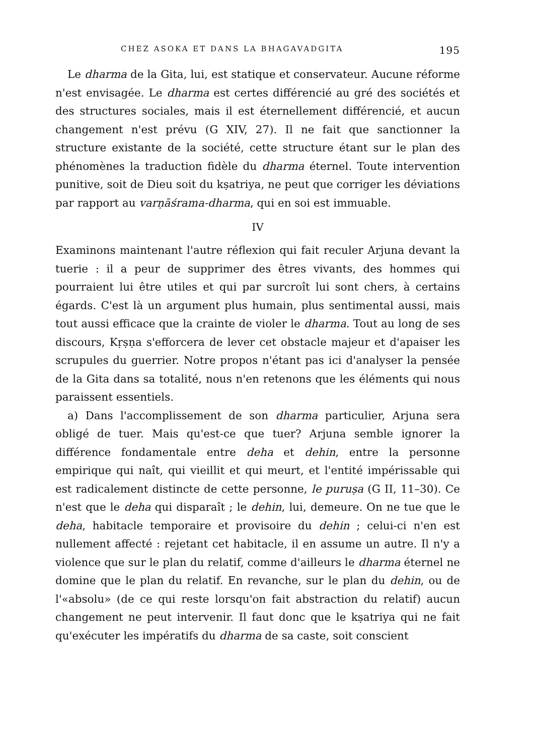CHEZ ASOKA ET DANS LA BHAGAVADGITA 195
Le dharma de la Gita, lui, est statique et conservateur. Aucune réforme n'est envisagée. Le dharma est certes différencié au gré des sociétés et des structures sociales, mais il est éternellement différencié, et aucun changement n'est prévu (G XIV, 27). Il ne fait que sanctionner la structure existante de la société, cette structure étant sur le plan des phénomènes la traduction fidèle du dharma éternel. Toute intervention punitive, soit de Dieu soit du kṣatriya, ne peut que corriger les déviations par rapport au varṇāśrama-dharma, qui en soi est immuable.
IV
Examinons maintenant l'autre réflexion qui fait reculer Arjuna devant la tuerie : il a peur de supprimer des êtres vivants, des hommes qui pourraient lui être utiles et qui par surcroît lui sont chers, à certains égards. C'est là un argument plus humain, plus sentimental aussi, mais tout aussi efficace que la crainte de violer le dharma. Tout au long de ses discours, Kṛṣṇa s'efforcera de lever cet obstacle majeur et d'apaiser les scrupules du guerrier. Notre propos n'étant pas ici d'analyser la pensée de la Gita dans sa totalité, nous n'en retenons que les éléments qui nous paraissent essentiels.
a) Dans l'accomplissement de son dharma particulier, Arjuna sera obligé de tuer. Mais qu'est-ce que tuer? Arjuna semble ignorer la différence fondamentale entre deha et dehin, entre la personne empirique qui naît, qui vieillit et qui meurt, et l'entité impérissable qui est radicalement distincte de cette personne, le puruṣa (G II, 11–30). Ce n'est que le deha qui disparaît ; le dehin, lui, demeure. On ne tue que le deha, habitacle temporaire et provisoire du dehin ; celui-ci n'en est nullement affecté : rejetant cet habitacle, il en assume un autre. Il n'y a violence que sur le plan du relatif, comme d'ailleurs le dharma éternel ne domine que le plan du relatif. En revanche, sur le plan du dehin, ou de l'«absolu» (de ce qui reste lorsqu'on fait abstraction du relatif) aucun changement ne peut intervenir. Il faut donc que le kṣatriya qui ne fait qu'exécuter les impératifs du dharma de sa caste, soit conscient